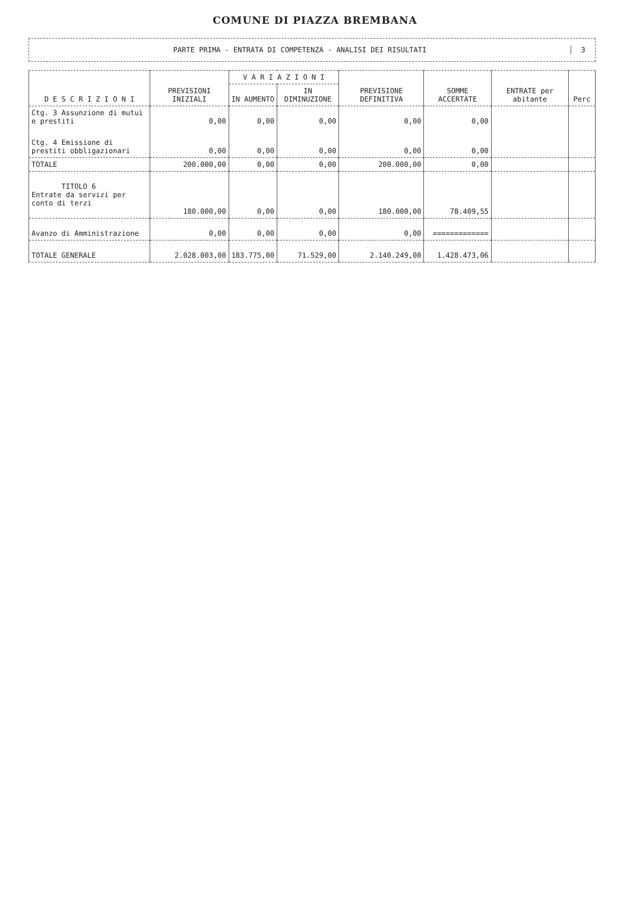COMUNE DI PIAZZA BREMBANA
PARTE PRIMA - ENTRATA DI COMPETENZA - ANALISI DEI RISULTATI
3
| D E S C R I Z I O N I | PREVISIONI INIZIALI | V A R I A Z I O N I | | PREVISIONE DEFINITIVA | SOMME ACCERTATE | ENTRATE per abitante | Perc |
| --- | --- | --- | --- | --- | --- | --- | --- |
| | | IN AUMENTO | IN DIMINUZIONE | | | | |
| Ctg. 3 Assunzione di mutui e prestiti | 0,00 | 0,00 | 0,00 | 0,00 | 0,00 | | |
| Ctg. 4 Emissione di prestiti obbligazionari | 0,00 | 0,00 | 0,00 | 0,00 | 0,00 | | |
| TOTALE | 200.000,00 | 0,00 | 0,00 | 200.000,00 | 0,00 | | |
| TITOLO 6 Entrate da servizi per conto di terzi | 180.000,00 | 0,00 | 0,00 | 180.000,00 | 78.409,55 | | |
| Avanzo di Amministrazione | 0,00 | 0,00 | 0,00 | 0,00 | ============= | | |
| TOTALE GENERALE | 2.028.003,00 | 183.775,00 | 71.529,00 | 2.140.249,00 | 1.428.473,06 | | |